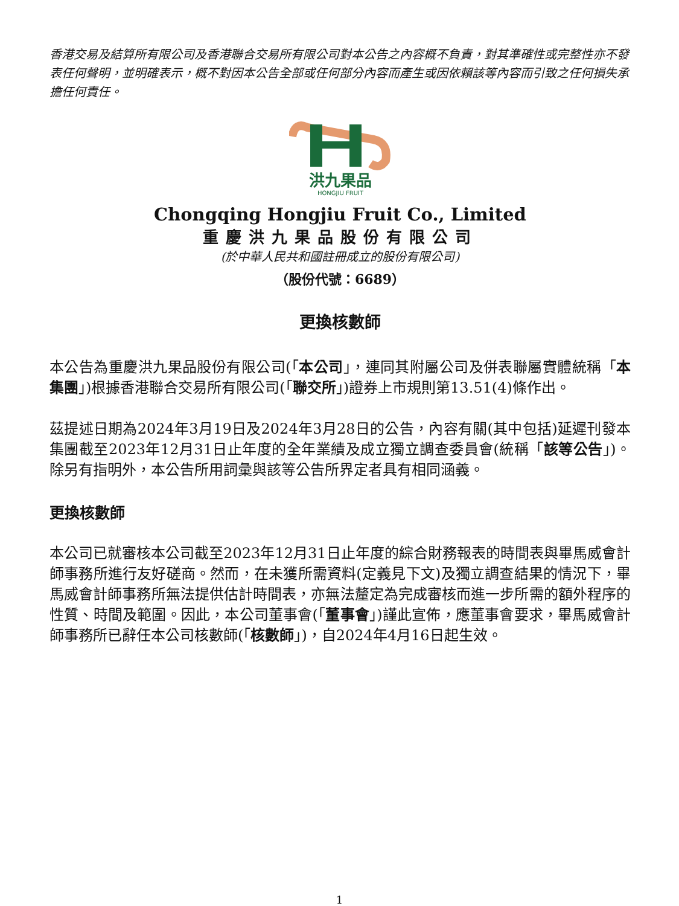香港交易及結算所有限公司及香港聯合交易所有限公司對本公告之內容概不負責，對其準確性或完整性亦不發表任何聲明，並明確表示，概不對因本公告全部或任何部分內容而產生或因依賴該等內容而引致之任何損失承擔任何責任。
洪九果品
HONGJIU FRUIT
Chongqing Hongjiu Fruit Co., Limited
重慶洪九果品股份有限公司
(於中華人民共和國註冊成立的股份有限公司)
（股份代號：6689）
更換核數師
本公告為重慶洪九果品股份有限公司(「本公司」，連同其附屬公司及併表聯屬實體統稱「本集團」)根據香港聯合交易所有限公司(「聯交所」)證券上市規則第13.51(4)條作出。
茲提述日期為2024年3月19日及2024年3月28日的公告，內容有關(其中包括)延遲刊發本集團截至2023年12月31日止年度的全年業績及成立獨立調查委員會(統稱「該等公告」)。除另有指明外，本公告所用詞彙與該等公告所界定者具有相同涵義。
更換核數師
本公司已就審核本公司截至2023年12月31日止年度的綜合財務報表的時間表與畢馬威會計師事務所進行友好磋商。然而，在未獲所需資料(定義見下文)及獨立調查結果的情況下，畢馬威會計師事務所無法提供估計時間表，亦無法釐定為完成審核而進一步所需的額外程序的性質、時間及範圍。因此，本公司董事會(「董事會」)謹此宣佈，應董事會要求，畢馬威會計師事務所已辭任本公司核數師(「核數師」)，自2024年4月16日起生效。
1